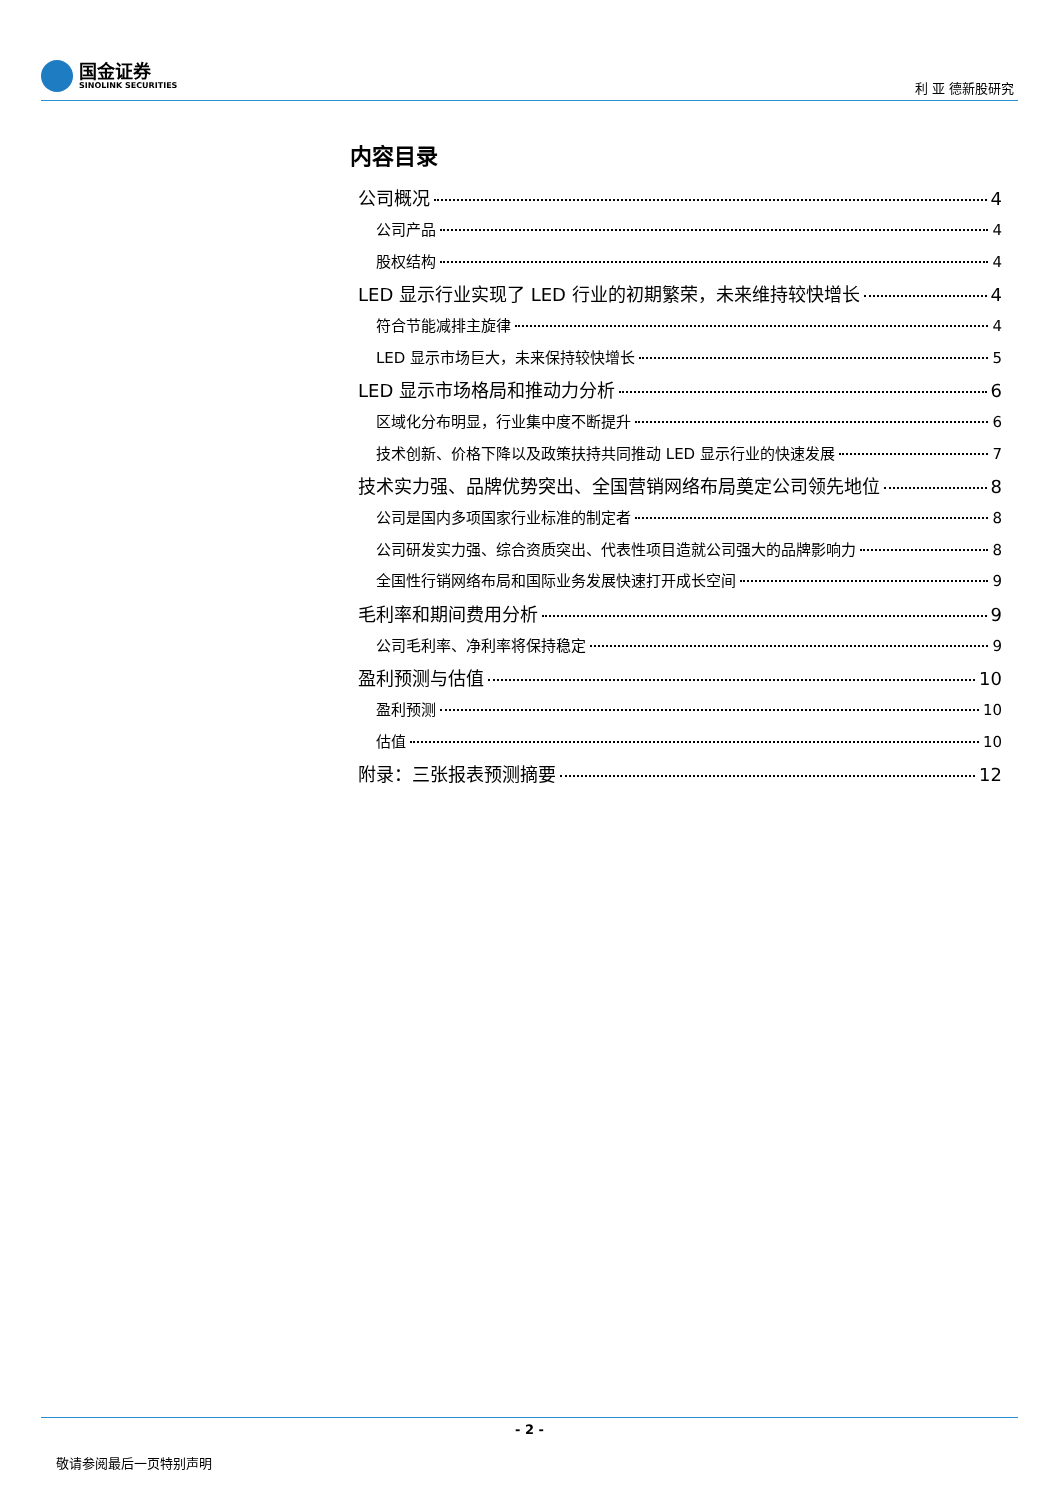国金证券
SINOLINK SECURITIES
利 亚 德新股研究
内容目录
公司概况 4
公司产品 4
股权结构 4
LED 显示行业实现了 LED 行业的初期繁荣，未来维持较快增长 4
符合节能减排主旋律 4
LED 显示市场巨大，未来保持较快增长 5
LED 显示市场格局和推动力分析 6
区域化分布明显，行业集中度不断提升 6
技术创新、价格下降以及政策扶持共同推动 LED 显示行业的快速发展 7
技术实力强、品牌优势突出、全国营销网络布局奠定公司领先地位 8
公司是国内多项国家行业标准的制定者 8
公司研发实力强、综合资质突出、代表性项目造就公司强大的品牌影响力 8
全国性行销网络布局和国际业务发展快速打开成长空间 9
毛利率和期间费用分析 9
公司毛利率、净利率将保持稳定 9
盈利预测与估值 10
盈利预测 10
估值 10
附录：三张报表预测摘要 12
- 2 -
敬请参阅最后一页特别声明